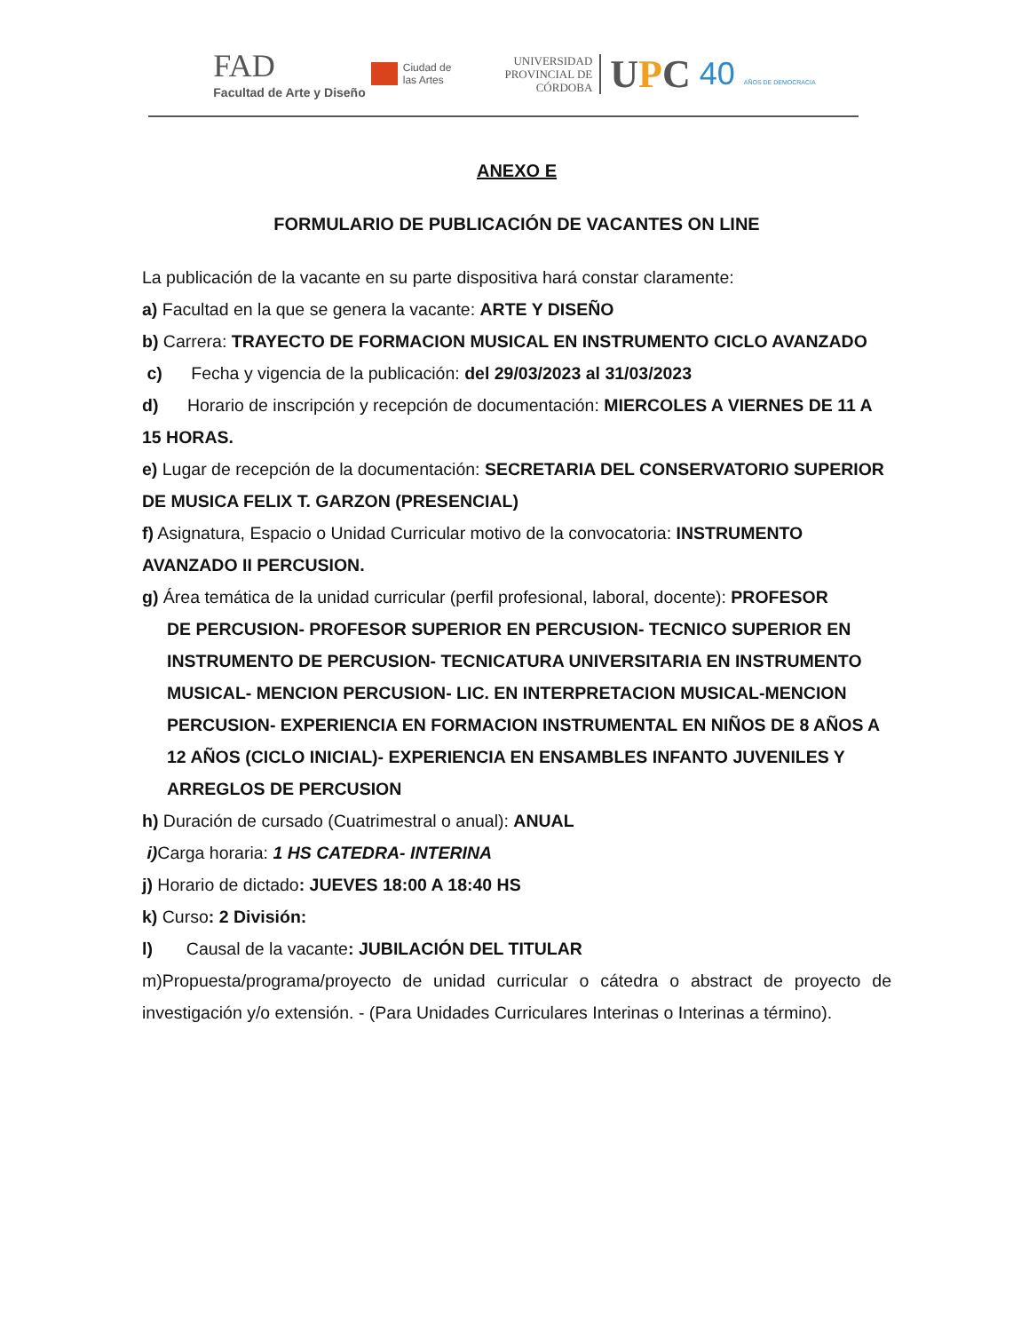FAD
Facultad de Arte y Diseño
Ciudad de
las Artes
UNIVERSIDAD
PROVINCIAL DE
CÓRDOBA
UPC
40 AÑOS DE DEMOCRACIA
ANEXO E
FORMULARIO DE PUBLICACIÓN DE VACANTES ON LINE
La publicación de la vacante en su parte dispositiva hará constar claramente:
a) Facultad en la que se genera la vacante: ARTE Y DISEÑO
b) Carrera: TRAYECTO DE FORMACION MUSICAL EN INSTRUMENTO CICLO AVANZADO
c) Fecha y vigencia de la publicación: del 29/03/2023 al 31/03/2023
d) Horario de inscripción y recepción de documentación: MIERCOLES A VIERNES DE 11 A 15 HORAS.
e) Lugar de recepción de la documentación: SECRETARIA DEL CONSERVATORIO SUPERIOR DE MUSICA FELIX T. GARZON (PRESENCIAL)
f) Asignatura, Espacio o Unidad Curricular motivo de la convocatoria: INSTRUMENTO AVANZADO II PERCUSION.
g) Área temática de la unidad curricular (perfil profesional, laboral, docente): PROFESOR
DE PERCUSION- PROFESOR SUPERIOR EN PERCUSION- TECNICO SUPERIOR EN INSTRUMENTO DE PERCUSION- TECNICATURA UNIVERSITARIA EN INSTRUMENTO MUSICAL- MENCION PERCUSION- LIC. EN INTERPRETACION MUSICAL-MENCION PERCUSION- EXPERIENCIA EN FORMACION INSTRUMENTAL EN NIÑOS DE 8 AÑOS A 12 AÑOS (CICLO INICIAL)- EXPERIENCIA EN ENSAMBLES INFANTO JUVENILES Y ARREGLOS DE PERCUSION
h) Duración de cursado (Cuatrimestral o anual): ANUAL
i) Carga horaria: 1 HS CATEDRA- INTERINA
j) Horario de dictado: JUEVES 18:00 A 18:40 HS
k) Curso: 2 División:
l) Causal de la vacante: JUBILACIÓN DEL TITULAR
m)Propuesta/programa/proyecto de unidad curricular o cátedra o abstract de proyecto de investigación y/o extensión. - (Para Unidades Curriculares Interinas o Interinas a término).